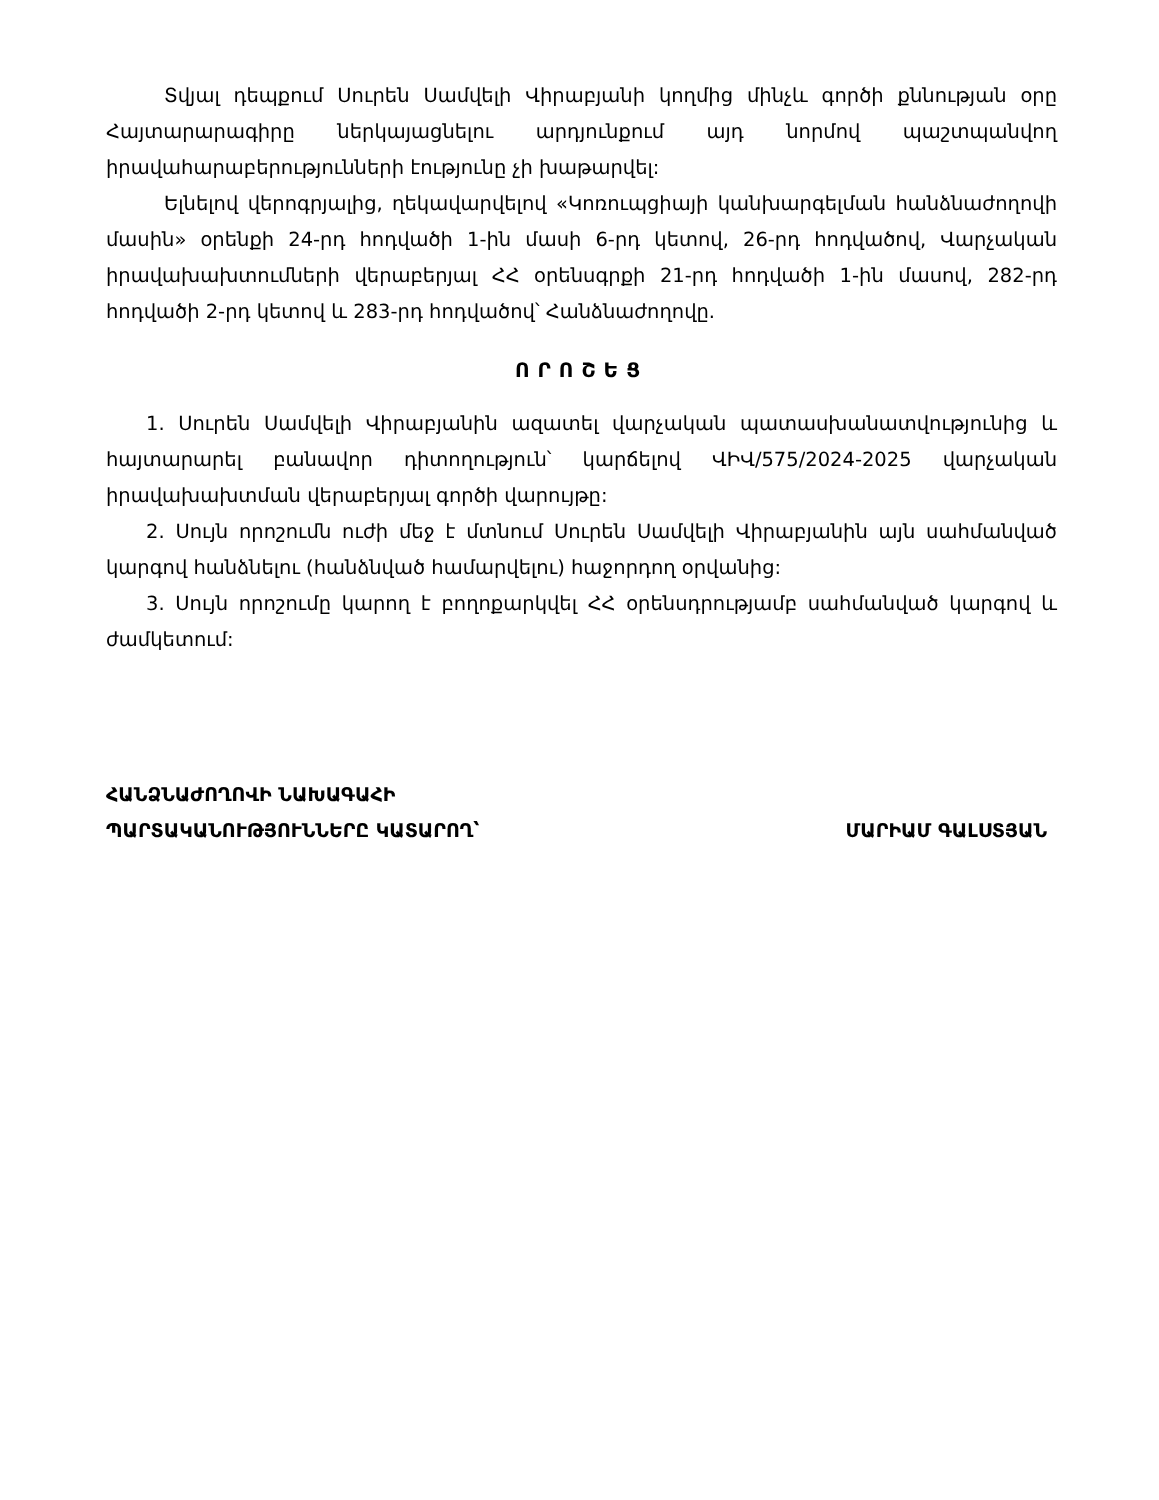Տվյալ դեպքում Սուրեն Սամվելի Վիրաբյանի կողմից մինչև գործի քննության օրը Հայտարարագիրը ներկայացնելու արդյունքում այդ նորմով պաշտպանվող իրավահարաբերությունների էությունը չի խաթարվել:
Ելնելով վերոգրյալից, ղեկավարվելով «Կոռուպցիայի կանխարգելման հանձնաժողովի մասին» օրենքի 24-րդ հոդվածի 1-ին մասի 6-րդ կետով, 26-րդ հոդվածով, Վարչական իրավախախտումների վերաբերյալ ՀՀ օրենսգրքի 21-րդ հոդվածի 1-ին մասով, 282-րդ հոդվածի 2-րդ կետով և 283-րդ հոդվածով՝ Հանձնաժողովը.
ՈՐՈՇԵՑ
1. Սուրեն Սամվելի Վիրաբյանին ազատել վարչական պատասխանատվությունից և հայտարարել բանավոր դիտողություն՝ կարճելով ՎԻՎ/575/2024-2025 վարչական իրավախախտման վերաբերյալ գործի վարույթը:
2. Սույն որոշումն ուժի մեջ է մտնում Սուրեն Սամվելի Վիրաբյանին այն սահմանված կարգով հանձնելու (հանձնված համարվելու) հաջորդող օրվանից:
3. Սույն որոշումը կարող է բողոքարկվել ՀՀ օրենսդրությամբ սահմանված կարգով և ժամկետում:
ՀԱՆՁՆԱԺՈՂՈՎԻ ՆԱԽԱԳԱՀԻ
ՊԱՐՏԱԿԱՆՈՒԹՅՈՒՆՆԵՐԸ ԿԱՏԱՐՈՂ՝
ՄԱՐԻԱՄ ԳԱԼՍՏՅԱՆ